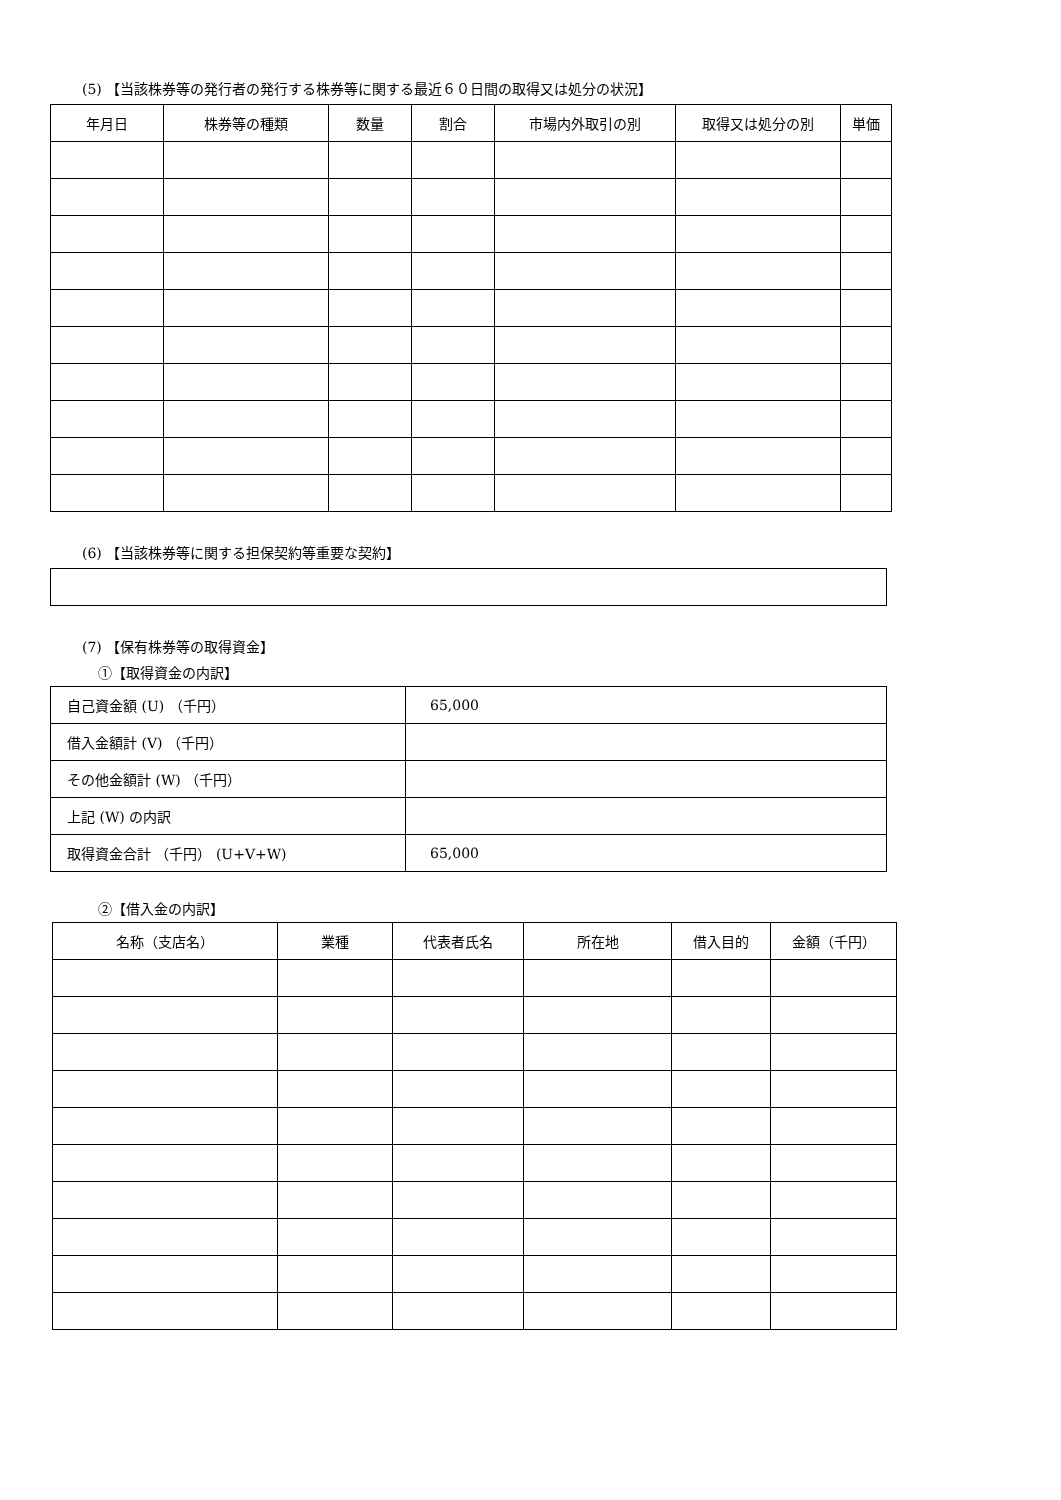(5) 【当該株券等の発行者の発行する株券等に関する最近６０日間の取得又は処分の状況】
| 年月日 | 株券等の種類 | 数量 | 割合 | 市場内外取引の別 | 取得又は処分の別 | 単価 |
| --- | --- | --- | --- | --- | --- | --- |
(6) 【当該株券等に関する担保契約等重要な契約】
(7) 【保有株券等の取得資金】
①【取得資金の内訳】
| 自己資金額 (U) （千円） | 65,000 |
| 借入金額計 (V) （千円） | |
| その他金額計 (W) （千円） | |
| 上記 (W) の内訳 | |
| 取得資金合計 （千円） (U+V+W) | 65,000 |
②【借入金の内訳】
| 名称（支店名） | 業種 | 代表者氏名 | 所在地 | 借入目的 | 金額（千円） |
| --- | --- | --- | --- | --- | --- |